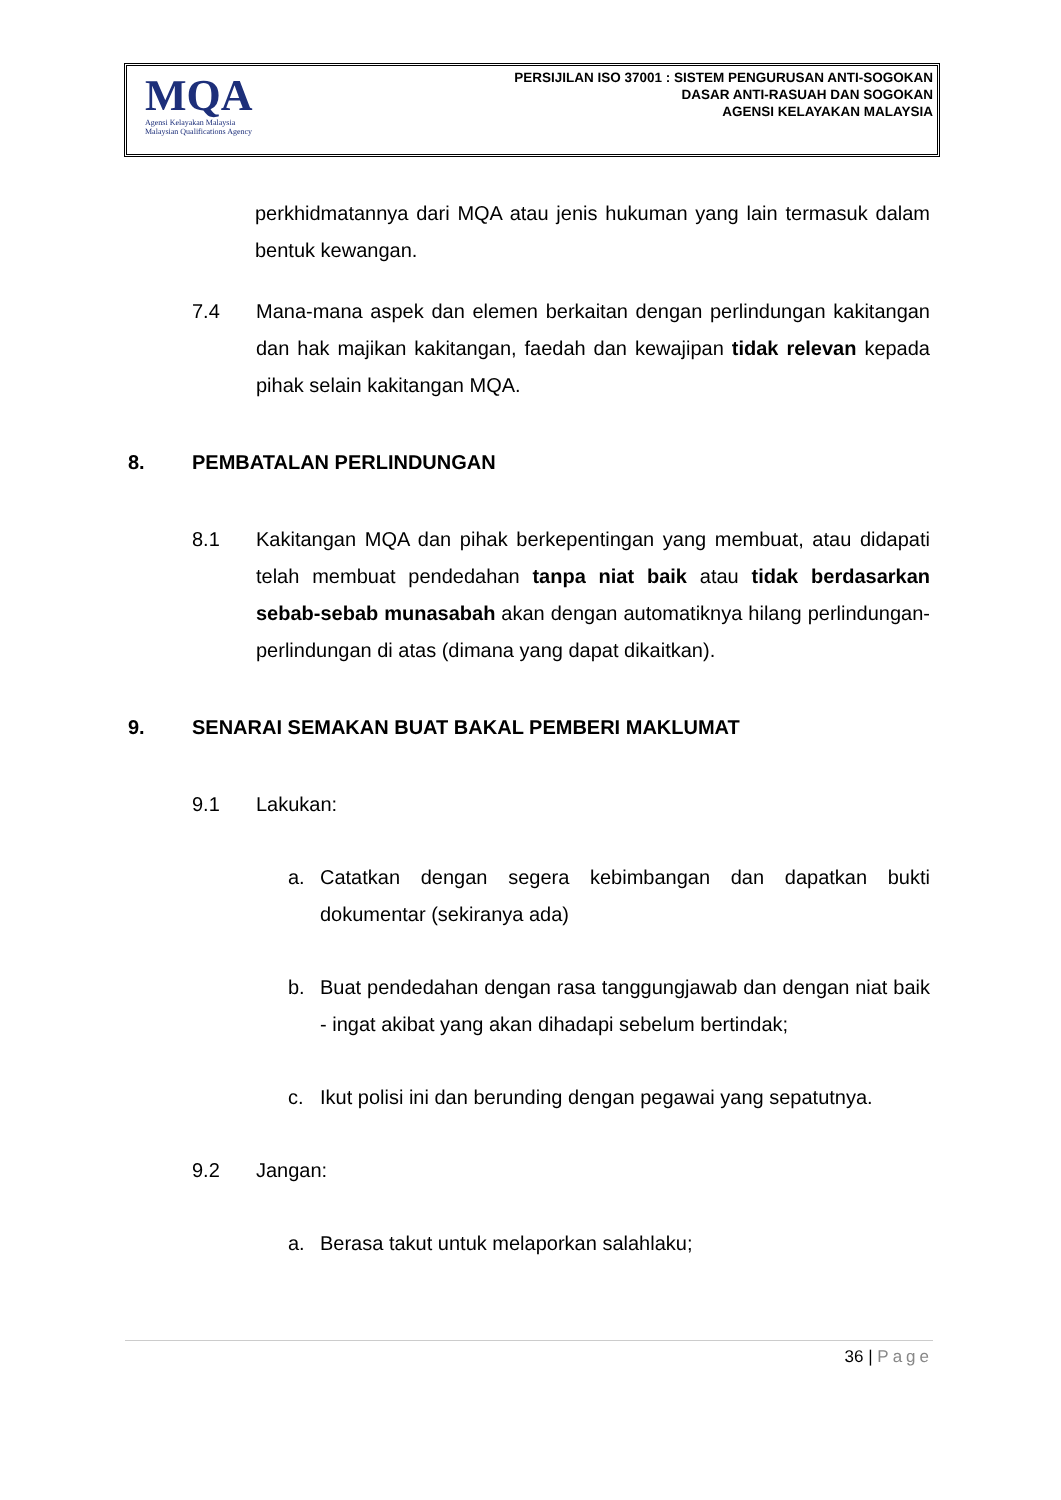MQA
Agensi Kelayakan Malaysia
Malaysian Qualifications Agency
PERSIJILAN ISO 37001 : SISTEM PENGURUSAN ANTI-SOGOKAN
DASAR ANTI-RASUAH DAN SOGOKAN
AGENSI KELAYAKAN MALAYSIA
perkhidmatannya dari MQA atau jenis hukuman yang lain termasuk dalam bentuk kewangan.
7.4 Mana-mana aspek dan elemen berkaitan dengan perlindungan kakitangan dan hak majikan kakitangan, faedah dan kewajipan tidak relevan kepada pihak selain kakitangan MQA.
8. PEMBATALAN PERLINDUNGAN
8.1 Kakitangan MQA dan pihak berkepentingan yang membuat, atau didapati telah membuat pendedahan tanpa niat baik atau tidak berdasarkan sebab-sebab munasabah akan dengan automatiknya hilang perlindungan-perlindungan di atas (dimana yang dapat dikaitkan).
9. SENARAI SEMAKAN BUAT BAKAL PEMBERI MAKLUMAT
9.1 Lakukan:
a. Catatkan dengan segera kebimbangan dan dapatkan bukti dokumentar (sekiranya ada)
b. Buat pendedahan dengan rasa tanggungjawab dan dengan niat baik - ingat akibat yang akan dihadapi sebelum bertindak;
c. Ikut polisi ini dan berunding dengan pegawai yang sepatutnya.
9.2 Jangan:
a. Berasa takut untuk melaporkan salahlaku;
36 | Page